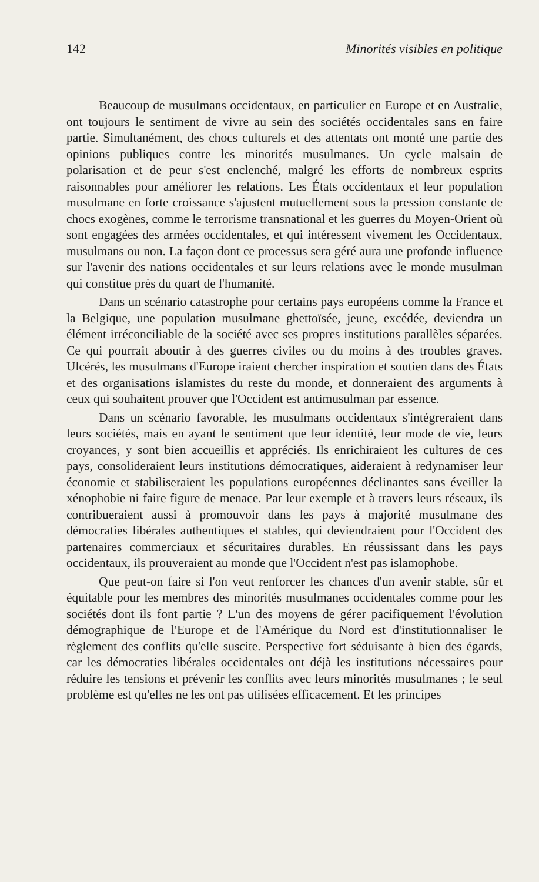142 Minorités visibles en politique
Beaucoup de musulmans occidentaux, en particulier en Europe et en Australie, ont toujours le sentiment de vivre au sein des sociétés occidentales sans en faire partie. Simultanément, des chocs culturels et des attentats ont monté une partie des opinions publiques contre les minorités musulmanes. Un cycle malsain de polarisation et de peur s'est enclenché, malgré les efforts de nombreux esprits raisonnables pour améliorer les relations. Les États occidentaux et leur population musulmane en forte croissance s'ajustent mutuellement sous la pression constante de chocs exogènes, comme le terrorisme transnational et les guerres du Moyen-Orient où sont engagées des armées occidentales, et qui intéressent vivement les Occidentaux, musulmans ou non. La façon dont ce processus sera géré aura une profonde influence sur l'avenir des nations occidentales et sur leurs relations avec le monde musulman qui constitue près du quart de l'humanité.
Dans un scénario catastrophe pour certains pays européens comme la France et la Belgique, une population musulmane ghettoïsée, jeune, excédée, deviendra un élément irréconciliable de la société avec ses propres institutions parallèles séparées. Ce qui pourrait aboutir à des guerres civiles ou du moins à des troubles graves. Ulcérés, les musulmans d'Europe iraient chercher inspiration et soutien dans des États et des organisations islamistes du reste du monde, et donneraient des arguments à ceux qui souhaitent prouver que l'Occident est antimusulman par essence.
Dans un scénario favorable, les musulmans occidentaux s'intégreraient dans leurs sociétés, mais en ayant le sentiment que leur identité, leur mode de vie, leurs croyances, y sont bien accueillis et appréciés. Ils enrichiraient les cultures de ces pays, consolideraient leurs institutions démocratiques, aideraient à redynamiser leur économie et stabiliseraient les populations européennes déclinantes sans éveiller la xénophobie ni faire figure de menace. Par leur exemple et à travers leurs réseaux, ils contribueraient aussi à promouvoir dans les pays à majorité musulmane des démocraties libérales authentiques et stables, qui deviendraient pour l'Occident des partenaires commerciaux et sécuritaires durables. En réussissant dans les pays occidentaux, ils prouveraient au monde que l'Occident n'est pas islamophobe.
Que peut-on faire si l'on veut renforcer les chances d'un avenir stable, sûr et équitable pour les membres des minorités musulmanes occidentales comme pour les sociétés dont ils font partie ? L'un des moyens de gérer pacifiquement l'évolution démographique de l'Europe et de l'Amérique du Nord est d'institutionnaliser le règlement des conflits qu'elle suscite. Perspective fort séduisante à bien des égards, car les démocraties libérales occidentales ont déjà les institutions nécessaires pour réduire les tensions et prévenir les conflits avec leurs minorités musulmanes ; le seul problème est qu'elles ne les ont pas utilisées efficacement. Et les principes